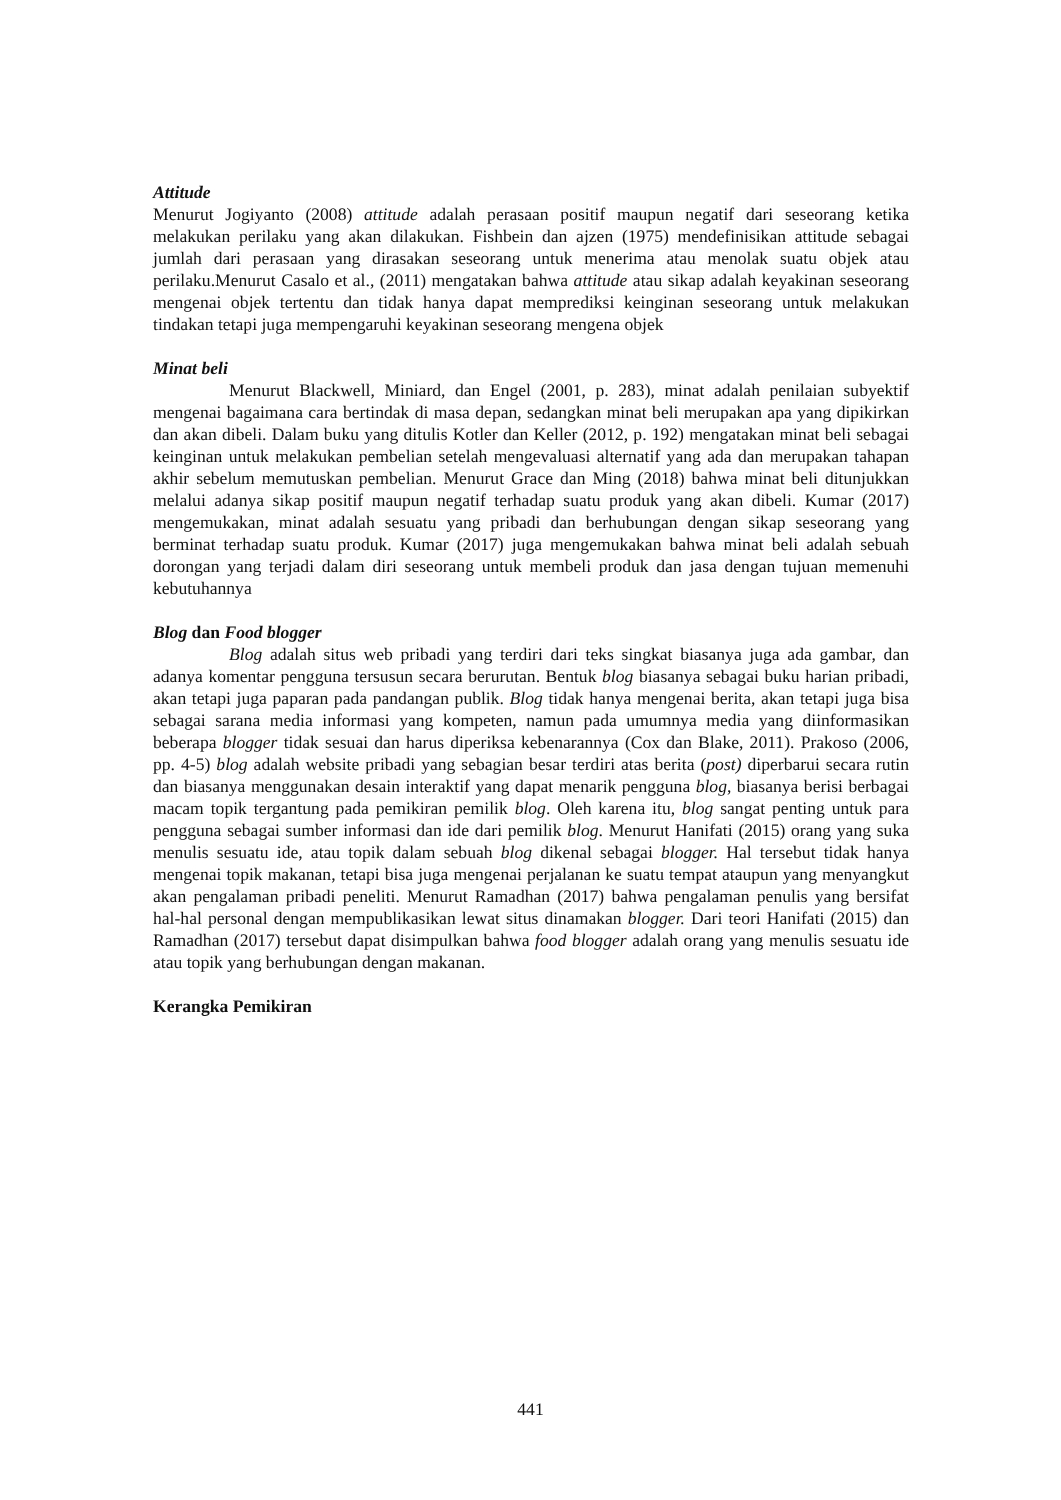Attitude
Menurut Jogiyanto (2008) attitude adalah perasaan positif maupun negatif dari seseorang ketika melakukan perilaku yang akan dilakukan. Fishbein dan ajzen (1975) mendefinisikan attitude sebagai jumlah dari perasaan yang dirasakan seseorang untuk menerima atau menolak suatu objek atau perilaku.Menurut Casalo et al., (2011) mengatakan bahwa attitude atau sikap adalah keyakinan seseorang mengenai objek tertentu dan tidak hanya dapat memprediksi keinginan seseorang untuk melakukan tindakan tetapi juga mempengaruhi keyakinan seseorang mengena objek
Minat beli
Menurut Blackwell, Miniard, dan Engel (2001, p. 283), minat adalah penilaian subyektif mengenai bagaimana cara bertindak di masa depan, sedangkan minat beli merupakan apa yang dipikirkan dan akan dibeli. Dalam buku yang ditulis Kotler dan Keller (2012, p. 192) mengatakan minat beli sebagai keinginan untuk melakukan pembelian setelah mengevaluasi alternatif yang ada dan merupakan tahapan akhir sebelum memutuskan pembelian. Menurut Grace dan Ming (2018) bahwa minat beli ditunjukkan melalui adanya sikap positif maupun negatif terhadap suatu produk yang akan dibeli. Kumar (2017) mengemukakan, minat adalah sesuatu yang pribadi dan berhubungan dengan sikap seseorang yang berminat terhadap suatu produk. Kumar (2017) juga mengemukakan bahwa minat beli adalah sebuah dorongan yang terjadi dalam diri seseorang untuk membeli produk dan jasa dengan tujuan memenuhi kebutuhannya
Blog dan Food blogger
Blog adalah situs web pribadi yang terdiri dari teks singkat biasanya juga ada gambar, dan adanya komentar pengguna tersusun secara berurutan. Bentuk blog biasanya sebagai buku harian pribadi, akan tetapi juga paparan pada pandangan publik. Blog tidak hanya mengenai berita, akan tetapi juga bisa sebagai sarana media informasi yang kompeten, namun pada umumnya media yang diinformasikan beberapa blogger tidak sesuai dan harus diperiksa kebenarannya (Cox dan Blake, 2011). Prakoso (2006, pp. 4-5) blog adalah website pribadi yang sebagian besar terdiri atas berita (post) diperbarui secara rutin dan biasanya menggunakan desain interaktif yang dapat menarik pengguna blog, biasanya berisi berbagai macam topik tergantung pada pemikiran pemilik blog. Oleh karena itu, blog sangat penting untuk para pengguna sebagai sumber informasi dan ide dari pemilik blog. Menurut Hanifati (2015) orang yang suka menulis sesuatu ide, atau topik dalam sebuah blog dikenal sebagai blogger. Hal tersebut tidak hanya mengenai topik makanan, tetapi bisa juga mengenai perjalanan ke suatu tempat ataupun yang menyangkut akan pengalaman pribadi peneliti. Menurut Ramadhan (2017) bahwa pengalaman penulis yang bersifat hal-hal personal dengan mempublikasikan lewat situs dinamakan blogger. Dari teori Hanifati (2015) dan Ramadhan (2017) tersebut dapat disimpulkan bahwa food blogger adalah orang yang menulis sesuatu ide atau topik yang berhubungan dengan makanan.
Kerangka Pemikiran
441